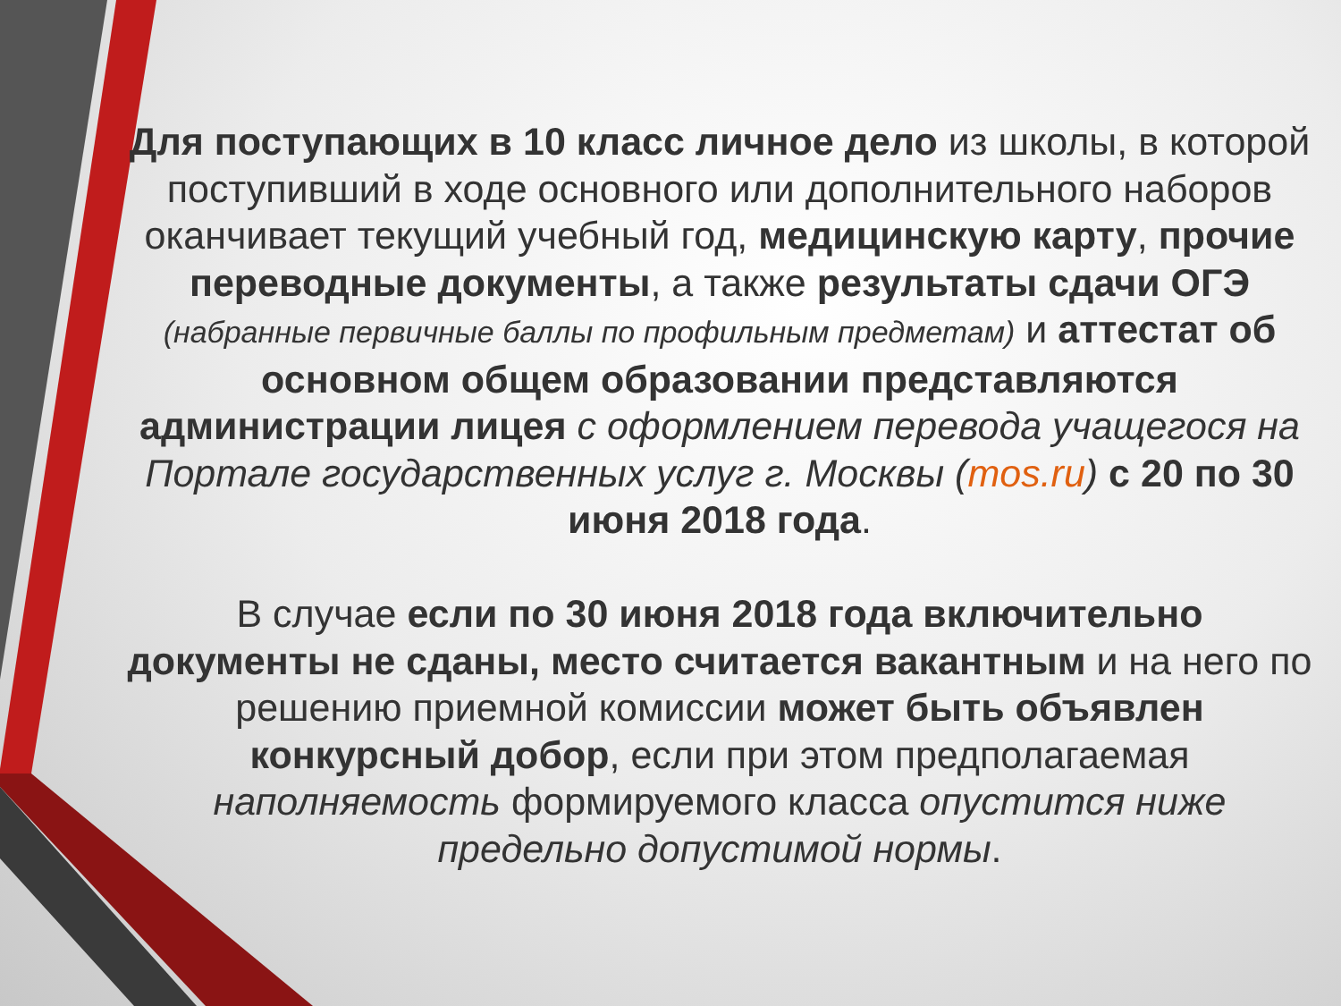Для поступающих в 10 класс личное дело из школы, в которой поступивший в ходе основного или дополнительного наборов оканчивает текущий учебный год, медицинскую карту, прочие переводные документы, а также результаты сдачи ОГЭ (набранные первичные баллы по профильным предметам) и аттестат об основном общем образовании представляются администрации лицея с оформлением перевода учащегося на Портале государственных услуг г. Москвы (mos.ru) с 20 по 30 июня 2018 года.
В случае если по 30 июня 2018 года включительно документы не сданы, место считается вакантным и на него по решению приемной комиссии может быть объявлен конкурсный добор, если при этом предполагаемая наполняемость формируемого класса опустится ниже предельно допустимой нормы.